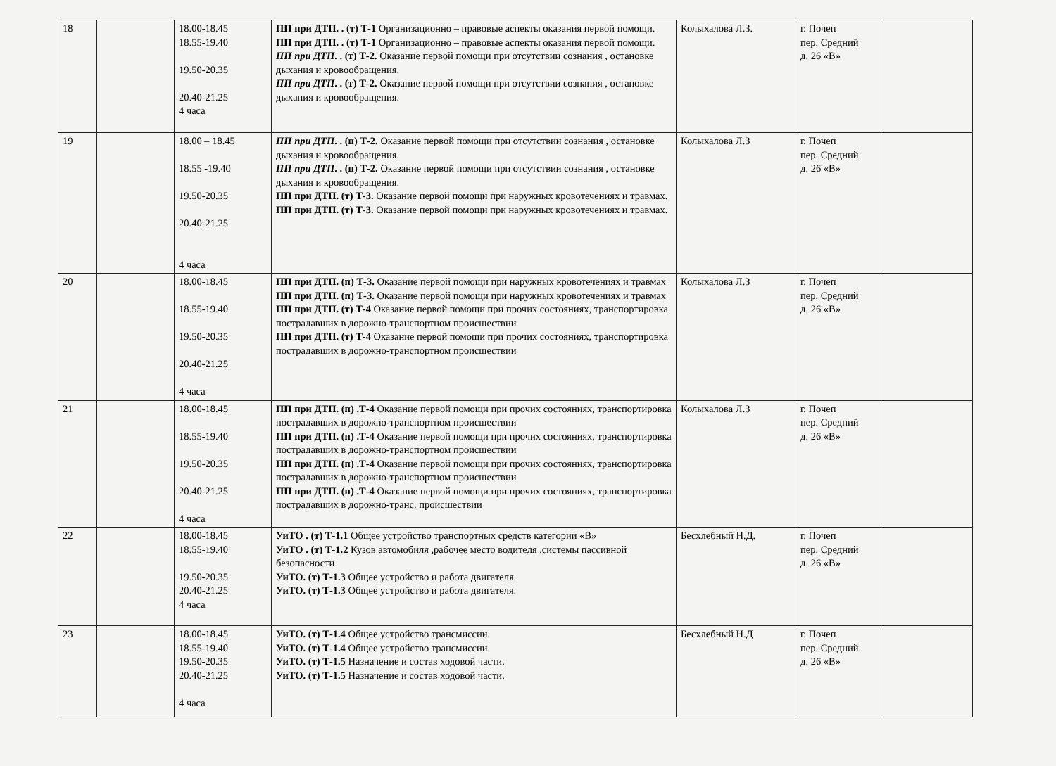| 18 | | 18.00-18.45 18.55-19.40 19.50-20.35 20.40-21.25 4 часа | ПП при ДТП. . (т) Т-1 Организационно – правовые аспекты оказания первой помощи. ПП при ДТП. . (т) Т-1 Организационно – правовые аспекты оказания первой помощи. ПП при ДТП . . (т) Т-2. Оказание первой помощи при отсутствии сознания , остановке дыхания и кровообращения. ПП при ДТП . . (т) Т-2. Оказание первой помощи при отсутствии сознания , остановке дыхания и кровообращения. | Колыхалова Л.З. | г. Почеп пер. Средний д. 26 «В» | |
| 19 | | 18.00 – 18.45 18.55 -19.40 19.50-20.35 20.40-21.25 4 часа | ПП при ДТП . . (п) Т-2. Оказание первой помощи при отсутствии сознания , остановке дыхания и кровообращения. ПП при ДТП . . (п) Т-2. Оказание первой помощи при отсутствии сознания , остановке дыхания и кровообращения. ПП при ДТП. (т) Т-3. Оказание первой помощи при наружных кровотечениях и травмах. ПП при ДТП. (т) Т-3. Оказание первой помощи при наружных кровотечениях и травмах. | Колыхалова Л.З | г. Почеп пер. Средний д. 26 «В» | |
| 20 | | 18.00-18.45 18.55-19.40 19.50-20.35 20.40-21.25 4 часа | ПП при ДТП. (п) Т-3. Оказание первой помощи при наружных кровотечениях и травмах ПП при ДТП. (п) Т-3. Оказание первой помощи при наружных кровотечениях и травмах ПП при ДТП. (т) Т-4 Оказание первой помощи при прочих состояниях, транспортировка пострадавших в дорожно-транспортном происшествии ПП при ДТП. (т) Т-4 Оказание первой помощи при прочих состояниях, транспортировка пострадавших в дорожно-транспортном происшествии | Колыхалова Л.З | г. Почеп пер. Средний д. 26 «В» | |
| 21 | | 18.00-18.45 18.55-19.40 19.50-20.35 20.40-21.25 4 часа | ПП при ДТП. (п) .Т-4 Оказание первой помощи при прочих состояниях, транспортировка пострадавших в дорожно-транспортном происшествии ПП при ДТП. (п) .Т-4 Оказание первой помощи при прочих состояниях, транспортировка пострадавших в дорожно-транспортном происшествии ПП при ДТП. (п) .Т-4 Оказание первой помощи при прочих состояниях, транспортировка пострадавших в дорожно-транспортном происшествии ПП при ДТП. (п) .Т-4 Оказание первой помощи при прочих состояниях, транспортировка пострадавших в дорожно-транс. происшествии | Колыхалова Л.З | г. Почеп пер. Средний д. 26 «В» | |
| 22 | | 18.00-18.45 18.55-19.40 19.50-20.35 20.40-21.25 4 часа | УиТО . (т) Т-1.1 Общее устройство транспортных средств категории «В» УиТО . (т) Т-1.2 Кузов автомобиля ,рабочее место водителя ,системы пассивной безопасности УиТО. (т) Т-1.3 Общее устройство и работа двигателя. УиТО. (т) Т-1.3 Общее устройство и работа двигателя. | Бесхлебный Н.Д. | г. Почеп пер. Средний д. 26 «В» | |
| 23 | | 18.00-18.45 18.55-19.40 19.50-20.35 20.40-21.25 4 часа | УиТО. (т) Т-1.4 Общее устройство трансмиссии. УиТО. (т) Т-1.4 Общее устройство трансмиссии. УиТО. (т) Т-1.5 Назначение и состав ходовой части. УиТО. (т) Т-1.5 Назначение и состав ходовой части. | Бесхлебный Н.Д | г. Почеп пер. Средний д. 26 «В» | |